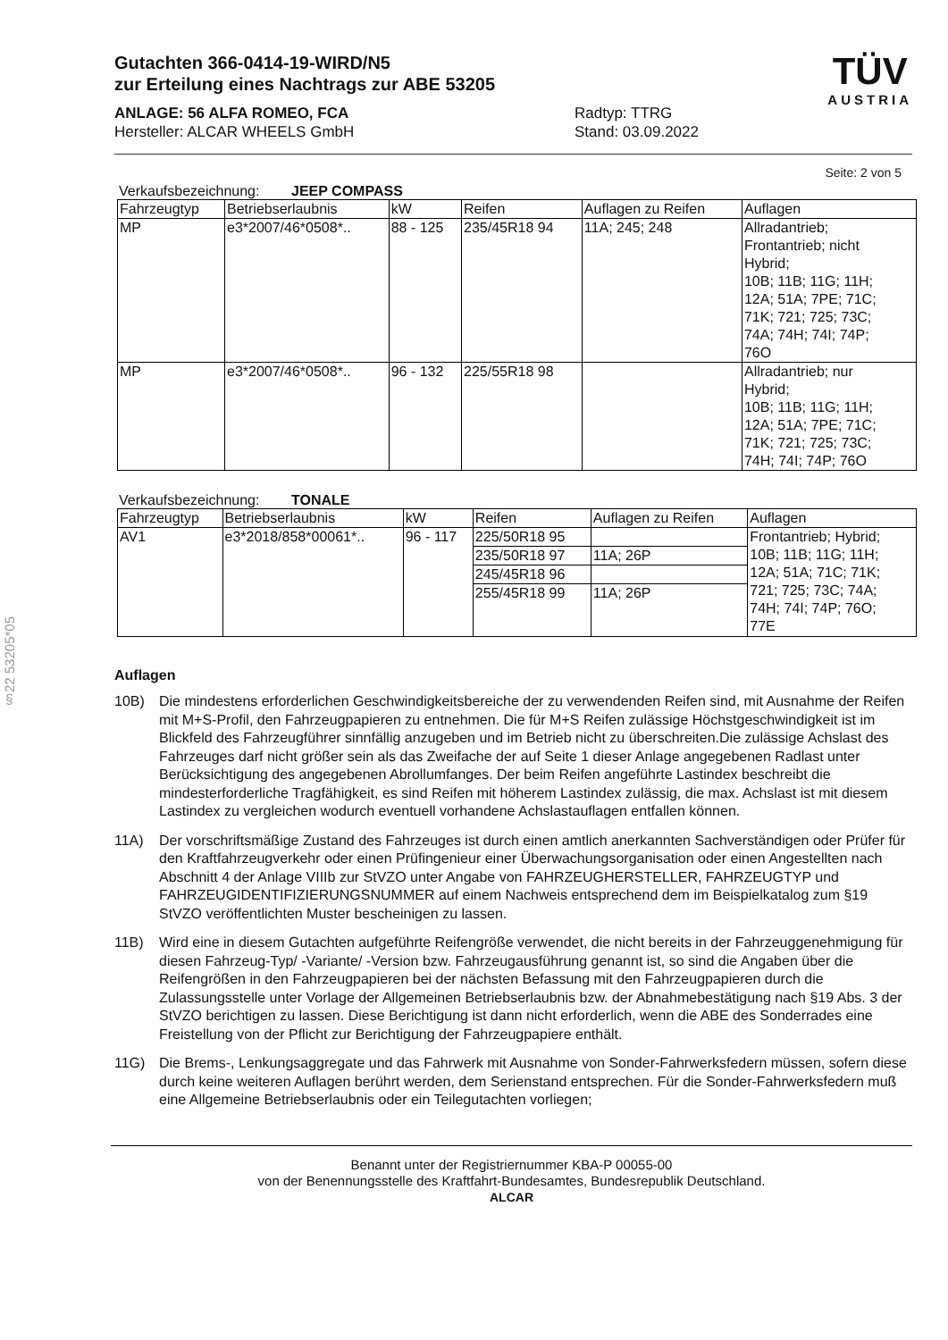§22 53205*05
Gutachten 366-0414-19-WIRD/N5
zur Erteilung eines Nachtrags zur ABE 53205
ANLAGE: 56 ALFA ROMEO, FCA
Hersteller: ALCAR WHEELS GmbH
Radtyp: TTRG
Stand: 03.09.2022
TÜV
AUSTRIA
Seite: 2 von 5
Verkaufsbezeichnung: JEEP COMPASS
| Fahrzeugtyp | Betriebserlaubnis | kW | Reifen | Auflagen zu Reifen | Auflagen |
| --- | --- | --- | --- | --- | --- |
| MP | e3*2007/46*0508*.. | 88 - 125 | 235/45R18 94 | 11A; 245; 248 | Allradantrieb; Frontantrieb; nicht Hybrid; 10B; 11B; 11G; 11H; 12A; 51A; 7PE; 71C; 71K; 721; 725; 73C; 74A; 74H; 74I; 74P; 76O |
| MP | e3*2007/46*0508*.. | 96 - 132 | 225/55R18 98 | | Allradantrieb; nur Hybrid; 10B; 11B; 11G; 11H; 12A; 51A; 7PE; 71C; 71K; 721; 725; 73C; 74H; 74I; 74P; 76O |
Verkaufsbezeichnung: TONALE
| Fahrzeugtyp | Betriebserlaubnis | kW | Reifen | Auflagen zu Reifen | Auflagen |
| --- | --- | --- | --- | --- | --- |
| AV1 | e3*2018/858*00061*.. | 96 - 117 | 225/50R18 95 | | Frontantrieb; Hybrid; 10B; 11B; 11G; 11H; 12A; 51A; 71C; 71K; 721; 725; 73C; 74A; 74H; 74I; 74P; 76O; 77E |
| | | | 235/50R18 97 | 11A; 26P | |
| | | | 245/45R18 96 | | |
| | | | 255/45R18 99 | 11A; 26P | |
Auflagen
10B) Die mindestens erforderlichen Geschwindigkeitsbereiche der zu verwendenden Reifen sind, mit Ausnahme der Reifen mit M+S-Profil, den Fahrzeugpapieren zu entnehmen. Die für M+S Reifen zulässige Höchstgeschwindigkeit ist im Blickfeld des Fahrzeugführer sinnfällig anzugeben und im Betrieb nicht zu überschreiten.Die zulässige Achslast des Fahrzeuges darf nicht größer sein als das Zweifache der auf Seite 1 dieser Anlage angegebenen Radlast unter Berücksichtigung des angegebenen Abrollumfanges. Der beim Reifen angeführte Lastindex beschreibt die mindesterforderliche Tragfähigkeit, es sind Reifen mit höherem Lastindex zulässig, die max. Achslast ist mit diesem Lastindex zu vergleichen wodurch eventuell vorhandene Achslastauflagen entfallen können.
11A) Der vorschriftsmäßige Zustand des Fahrzeuges ist durch einen amtlich anerkannten Sachverständigen oder Prüfer für den Kraftfahrzeugverkehr oder einen Prüfingenieur einer Überwachungsorganisation oder einen Angestellten nach Abschnitt 4 der Anlage VIIIb zur StVZO unter Angabe von FAHRZEUGHERSTELLER, FAHRZEUGTYP und FAHRZEUGIDENTIFIZIERUNGSNUMMER auf einem Nachweis entsprechend dem im Beispielkatalog zum §19 StVZO veröffentlichten Muster bescheinigen zu lassen.
11B) Wird eine in diesem Gutachten aufgeführte Reifengröße verwendet, die nicht bereits in der Fahrzeuggenehmigung für diesen Fahrzeug-Typ/ -Variante/ -Version bzw. Fahrzeugausführung genannt ist, so sind die Angaben über die Reifengrößen in den Fahrzeugpapieren bei der nächsten Befassung mit den Fahrzeugpapieren durch die Zulassungsstelle unter Vorlage der Allgemeinen Betriebserlaubnis bzw. der Abnahmebestätigung nach §19 Abs. 3 der StVZO berichtigen zu lassen. Diese Berichtigung ist dann nicht erforderlich, wenn die ABE des Sonderrades eine Freistellung von der Pflicht zur Berichtigung der Fahrzeugpapiere enthält.
11G) Die Brems-, Lenkungsaggregate und das Fahrwerk mit Ausnahme von Sonder-Fahrwerksfedern müssen, sofern diese durch keine weiteren Auflagen berührt werden, dem Serienstand entsprechen. Für die Sonder-Fahrwerksfedern muß eine Allgemeine Betriebserlaubnis oder ein Teilegutachten vorliegen;
Benannt unter der Registriernummer KBA-P 00055-00
von der Benennungsstelle des Kraftfahrt-Bundesamtes, Bundesrepublik Deutschland.
ALCAR